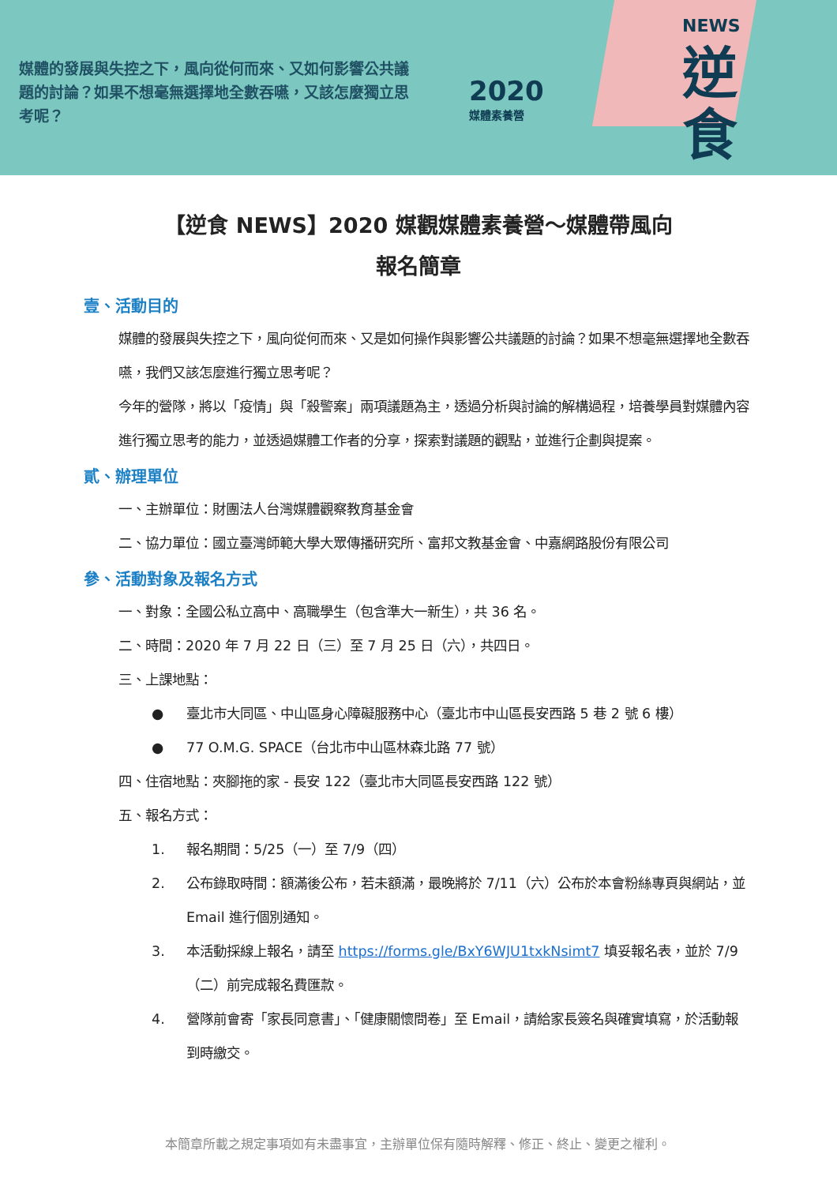媒體的發展與失控之下，風向從何而來、又如何影響公共議題的討論？如果不想毫無選擇地全數吞嚥，又該怎麼獨立思考呢？
2020
媒體素養營
NEWS
逆
食
【逆食 NEWS】2020 媒觀媒體素養營～媒體帶風向
報名簡章
壹、活動目的
媒體的發展與失控之下，風向從何而來、又是如何操作與影響公共議題的討論？如果不想毫無選擇地全數吞嚥，我們又該怎麼進行獨立思考呢？
今年的營隊，將以「疫情」與「殺警案」兩項議題為主，透過分析與討論的解構過程，培養學員對媒體內容進行獨立思考的能力，並透過媒體工作者的分享，探索對議題的觀點，並進行企劃與提案。
貳、辦理單位
一、主辦單位：財團法人台灣媒體觀察教育基金會
二、協力單位：國立臺灣師範大學大眾傳播研究所、富邦文教基金會、中嘉網路股份有限公司
參、活動對象及報名方式
一、對象：全國公私立高中、高職學生（包含準大一新生），共 36 名。
二、時間：2020 年 7 月 22 日（三）至 7 月 25 日（六），共四日。
三、上課地點：
● 臺北市大同區、中山區身心障礙服務中心（臺北市中山區長安西路 5 巷 2 號 6 樓）
● 77 O.M.G. SPACE（台北市中山區林森北路 77 號）
四、住宿地點：夾腳拖的家 - 長安 122（臺北市大同區長安西路 122 號）
五、報名方式：
1. 報名期間：5/25（一）至 7/9（四）
2. 公布錄取時間：額滿後公布，若未額滿，最晚將於 7/11（六）公布於本會粉絲專頁與網站，並 Email 進行個別通知。
3. 本活動採線上報名，請至 https://forms.gle/BxY6WJU1txkNsimt7 填妥報名表，並於 7/9（二）前完成報名費匯款。
4. 營隊前會寄「家長同意書」、「健康關懷問卷」至 Email，請給家長簽名與確實填寫，於活動報到時繳交。
本簡章所載之規定事項如有未盡事宜，主辦單位保有隨時解釋、修正、終止、變更之權利。